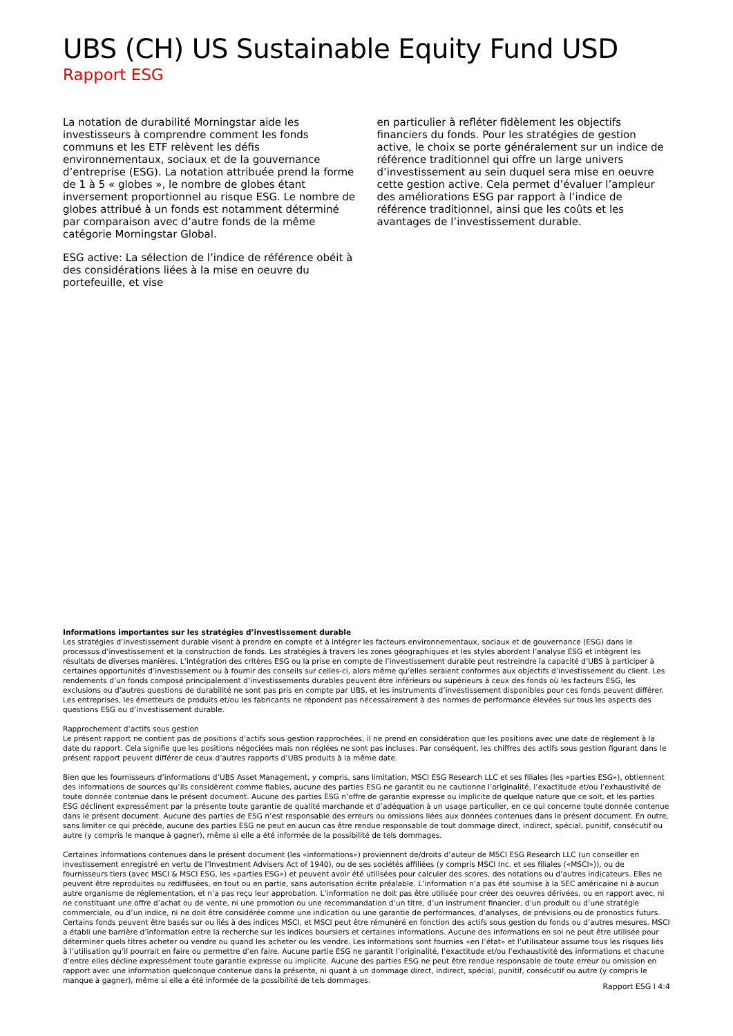UBS (CH) US Sustainable Equity Fund USD
Rapport ESG
La notation de durabilité Morningstar aide les investisseurs à comprendre comment les fonds communs et les ETF relèvent les défis environnementaux, sociaux et de la gouvernance d’entreprise (ESG). La notation attribuée prend la forme de 1 à 5 « globes », le nombre de globes étant inversement proportionnel au risque ESG. Le nombre de globes attribué à un fonds est notamment déterminé par comparaison avec d’autre fonds de la même catégorie Morningstar Global.
ESG active: La sélection de l’indice de référence obéit à des considérations liées à la mise en oeuvre du portefeuille, et vise
en particulier à refléter fidèlement les objectifs financiers du fonds. Pour les stratégies de gestion active, le choix se porte généralement sur un indice de référence traditionnel qui offre un large univers d’investissement au sein duquel sera mise en oeuvre cette gestion active. Cela permet d’évaluer l’ampleur des améliorations ESG par rapport à l’indice de référence traditionnel, ainsi que les coûts et les avantages de l’investissement durable.
Informations importantes sur les stratégies d’investissement durable
Les stratégies d’investissement durable visent à prendre en compte et à intégrer les facteurs environnementaux, sociaux et de gouvernance (ESG) dans le processus d’investissement et la construction de fonds. Les stratégies à travers les zones géographiques et les styles abordent l’analyse ESG et intègrent les résultats de diverses manières. L’intégration des critères ESG ou la prise en compte de l’investissement durable peut restreindre la capacité d’UBS à participer à certaines opportunités d’investissement ou à fournir des conseils sur celles-ci, alors même qu’elles seraient conformes aux objectifs d’investissement du client. Les rendements d’un fonds composé principalement d’investissements durables peuvent être inférieurs ou supérieurs à ceux des fonds où les facteurs ESG, les exclusions ou d’autres questions de durabilité ne sont pas pris en compte par UBS, et les instruments d’investissement disponibles pour ces fonds peuvent différer. Les entreprises, les émetteurs de produits et/ou les fabricants ne répondent pas nécessairement à des normes de performance élevées sur tous les aspects des questions ESG ou d’investissement durable.
Rapprochement d’actifs sous gestion
Le présent rapport ne contient pas de positions d’actifs sous gestion rapprochées, il ne prend en considération que les positions avec une date de règlement à la date du rapport. Cela signifie que les positions négociées mais non réglées ne sont pas incluses. Par conséquent, les chiffres des actifs sous gestion figurant dans le présent rapport peuvent différer de ceux d’autres rapports d’UBS produits à la même date.
Bien que les fournisseurs d’informations d’UBS Asset Management, y compris, sans limitation, MSCI ESG Research LLC et ses filiales (les «parties ESG»), obtiennent des informations de sources qu’ils considèrent comme fiables, aucune des parties ESG ne garantit ou ne cautionne l’originalité, l’exactitude et/ou l’exhaustivité de toute donnée contenue dans le présent document. Aucune des parties ESG n’offre de garantie expresse ou implicite de quelque nature que ce soit, et les parties ESG déclinent expressément par la présente toute garantie de qualité marchande et d’adéquation à un usage particulier, en ce qui concerne toute donnée contenue dans le présent document. Aucune des parties de ESG n’est responsable des erreurs ou omissions liées aux données contenues dans le présent document. En outre, sans limiter ce qui précède, aucune des parties ESG ne peut en aucun cas être rendue responsable de tout dommage direct, indirect, spécial, punitif, consécutif ou autre (y compris le manque à gagner), même si elle a été informée de la possibilité de tels dommages.
Certaines informations contenues dans le présent document (les «informations») proviennent de/droits d’auteur de MSCI ESG Research LLC (un conseiller en investissement enregistré en vertu de l’Investment Advisers Act of 1940), ou de ses sociétés affiliées (y compris MSCI Inc. et ses filiales («MSCI»)), ou de fournisseurs tiers (avec MSCI & MSCI ESG, les «parties ESG») et peuvent avoir été utilisées pour calculer des scores, des notations ou d’autres indicateurs. Elles ne peuvent être reproduites ou rediffusées, en tout ou en partie, sans autorisation écrite préalable. L’information n’a pas été soumise à la SEC américaine ni à aucun autre organisme de réglementation, et n’a pas reçu leur approbation. L’information ne doit pas être utilisée pour créer des oeuvres dérivées, ou en rapport avec, ni ne constituant une offre d’achat ou de vente, ni une promotion ou une recommandation d’un titre, d’un instrument financier, d’un produit ou d’une stratégie commerciale, ou d’un indice, ni ne doit être considérée comme une indication ou une garantie de performances, d’analyses, de prévisions ou de pronostics futurs. Certains fonds peuvent être basés sur ou liés à des indices MSCI, et MSCI peut être rémunéré en fonction des actifs sous gestion du fonds ou d’autres mesures. MSCI a établi une barrière d’information entre la recherche sur les indices boursiers et certaines informations. Aucune des informations en soi ne peut être utilisée pour déterminer quels titres acheter ou vendre ou quand les acheter ou les vendre. Les informations sont fournies «en l’état» et l’utilisateur assume tous les risques liés à l’utilisation qu’il pourrait en faire ou permettre d’en faire. Aucune partie ESG ne garantit l’originalité, l’exactitude et/ou l’exhaustivité des informations et chacune d’entre elles décline expressément toute garantie expresse ou implicite. Aucune des parties ESG ne peut être rendue responsable de toute erreur ou omission en rapport avec une information quelconque contenue dans la présente, ni quant à un dommage direct, indirect, spécial, punitif, consécutif ou autre (y compris le manque à gagner), même si elle a été informée de la possibilité de tels dommages.
Rapport ESG l 4:4